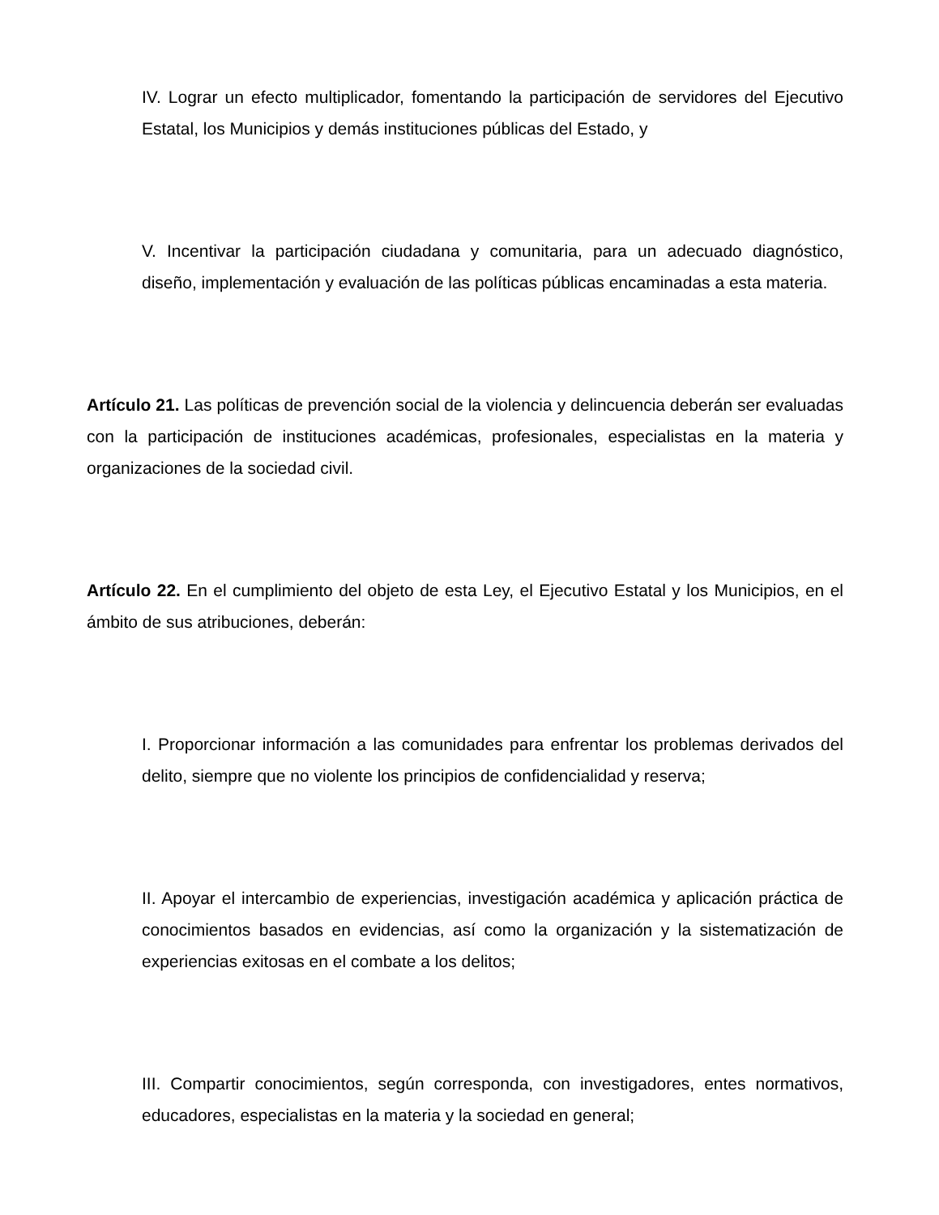IV. Lograr un efecto multiplicador, fomentando la participación de servidores del Ejecutivo Estatal, los Municipios y demás instituciones públicas del Estado, y
V. Incentivar la participación ciudadana y comunitaria, para un adecuado diagnóstico, diseño, implementación y evaluación de las políticas públicas encaminadas a esta materia.
Artículo 21. Las políticas de prevención social de la violencia y delincuencia deberán ser evaluadas con la participación de instituciones académicas, profesionales, especialistas en la materia y organizaciones de la sociedad civil.
Artículo 22. En el cumplimiento del objeto de esta Ley, el Ejecutivo Estatal y los Municipios, en el ámbito de sus atribuciones, deberán:
I. Proporcionar información a las comunidades para enfrentar los problemas derivados del delito, siempre que no violente los principios de confidencialidad y reserva;
II. Apoyar el intercambio de experiencias, investigación académica y aplicación práctica de conocimientos basados en evidencias, así como la organización y la sistematización de experiencias exitosas en el combate a los delitos;
III. Compartir conocimientos, según corresponda, con investigadores, entes normativos, educadores, especialistas en la materia y la sociedad en general;